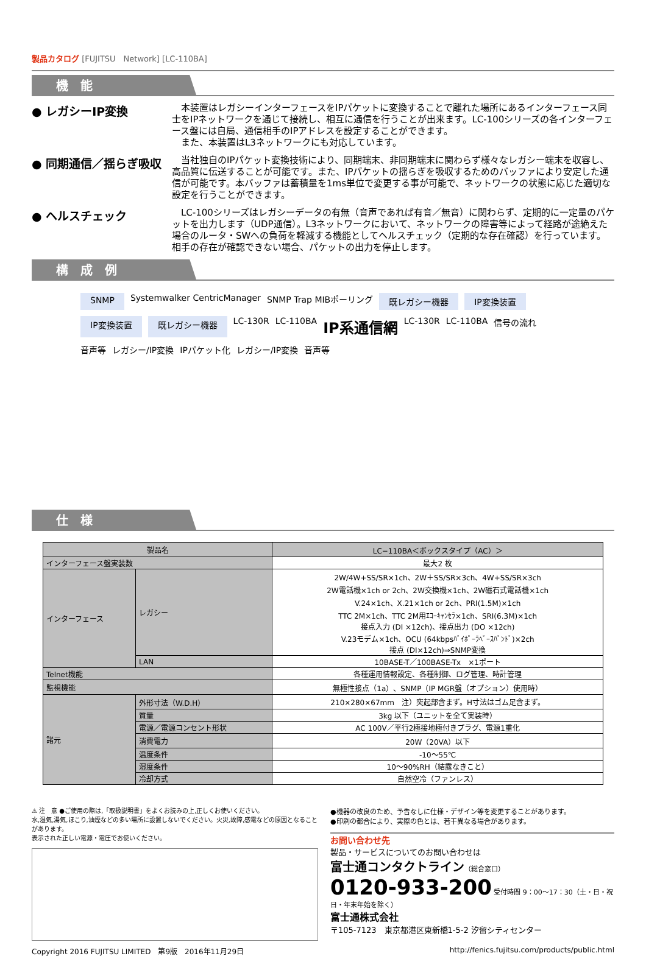製品カタログ [FUJITSU　Network] [LC-110BA]
機　能
● レガシーIP変換
　本装置はレガシーインターフェースをIPパケットに変換することで離れた場所にあるインターフェース同士をIPネットワークを通じて接続し、相互に通信を行うことが出来ます。LC-100シリーズの各インターフェース盤には自局、通信相手のIPアドレスを設定することができます。
　また、本装置はL3ネットワークにも対応しています。
● 同期通信／揺らぎ吸収
　当社独自のIPパケット変換技術により、同期端末、非同期端末に関わらず様々なレガシー端末を収容し、高品質に伝送することが可能です。また、IPパケットの揺らぎを吸収するためのバッファにより安定した通信が可能です。本バッファは蓄積量を1ms単位で変更する事が可能で、ネットワークの状態に応じた適切な設定を行うことができます。
● ヘルスチェック
　LC-100シリーズはレガシーデータの有無（音声であれば有音／無音）に関わらず、定期的に一定量のパケットを出力します（UDP通信）。L3ネットワークにおいて、ネットワークの障害等によって経路が途絶えた場合のルータ・SWへの負荷を軽減する機能としてヘルスチェック（定期的な存在確認）を行っています。相手の存在が確認できない場合、パケットの出力を停止します。
構　成　例
SNMP
Systemwalker CentricManager SNMP Trap MIBポーリング
既レガシー機器
IP変換装置
IP変換装置
既レガシー機器
LC-130R LC-110BA IP系通信網 LC-130R LC-110BA 信号の流れ 音声等 レガシー/IP変換 IPパケット化 レガシー/IP変換 音声等
仕　様
| 製品名 | | LC−110BA＜ボックスタイプ（AC）＞ |
| インターフェース盤実装数 | | 最大2 枚 |
| インターフェース | レガシー | 2W/4W+SS/SR×1ch、2W＋SS/SR×3ch、4W+SS/SR×3ch 2W電話機×1ch or 2ch、2W交換機×1ch、2W磁石式電話機×1ch V.24×1ch、X.21×1ch or 2ch、PRI(1.5M)×1ch TTC 2M×1ch、TTC 2M用ｴｺｰｷｬﾝｾﾗ×1ch、SRI(6.3M)×1ch 接点入力 (DI ×12ch)、接点出力 (DO ×12ch) V.23モデム×1ch、OCU (64kbpsﾊﾞｲﾎﾟｰﾗﾍﾞｰｽﾊﾞﾝﾄﾞ)×2ch 接点 (DI×12ch)⇒SNMP変換 |
| | LAN | 10BASE-T／100BASE-Tx ×1ポート |
| Telnet機能 | | 各種運用情報設定、各種制御、ログ管理、時計管理 |
| 監視機能 | | 無極性接点（1a）、SNMP（IP MGR盤（オプション）使用時） |
| 諸元 | 外形寸法（W.D.H） | 210×280×67mm 注）突起部含まず。H寸法はゴム足含まず。 |
| | 質量 | 3kg 以下（ユニットを全て実装時） |
| | 電源／電源コンセント形状 | AC 100V／平行2極接地極付きプラグ、電源1重化 |
| | 消費電力 | 20W（20VA）以下 |
| | 温度条件 | -10～55℃ |
| | 湿度条件 | 10～90%RH（結露なきこと） |
| | 冷却方式 | 自然空冷（ファンレス） |
⚠ 注　意 ●ご使用の際は,「取扱説明書」をよくお読みの上,正しくお使いください。
水,湿気,湯気,ほこり,油煙などの多い場所に設置しないでください。火災,故障,感電などの原因となることがあります。
表示された正しい電源・電圧でお使いください。
●機器の改良のため、予告なしに仕様・デザイン等を変更することがあります。
●印刷の都合により、実際の色とは、若干異なる場合があります。
お問い合わせ先
製品・サービスについてのお問い合わせは
富士通コンタクトライン（総合窓口）
0120-933-200 受付時間 9：00～17：30（土・日・祝日・年末年始を除く）
富士通株式会社
〒105-7123　東京都港区東新橋1-5-2 汐留シティセンター
Copyright 2016 FUJITSU LIMITED　第9版　2016年11月29日 http://fenics.fujitsu.com/products/public.html